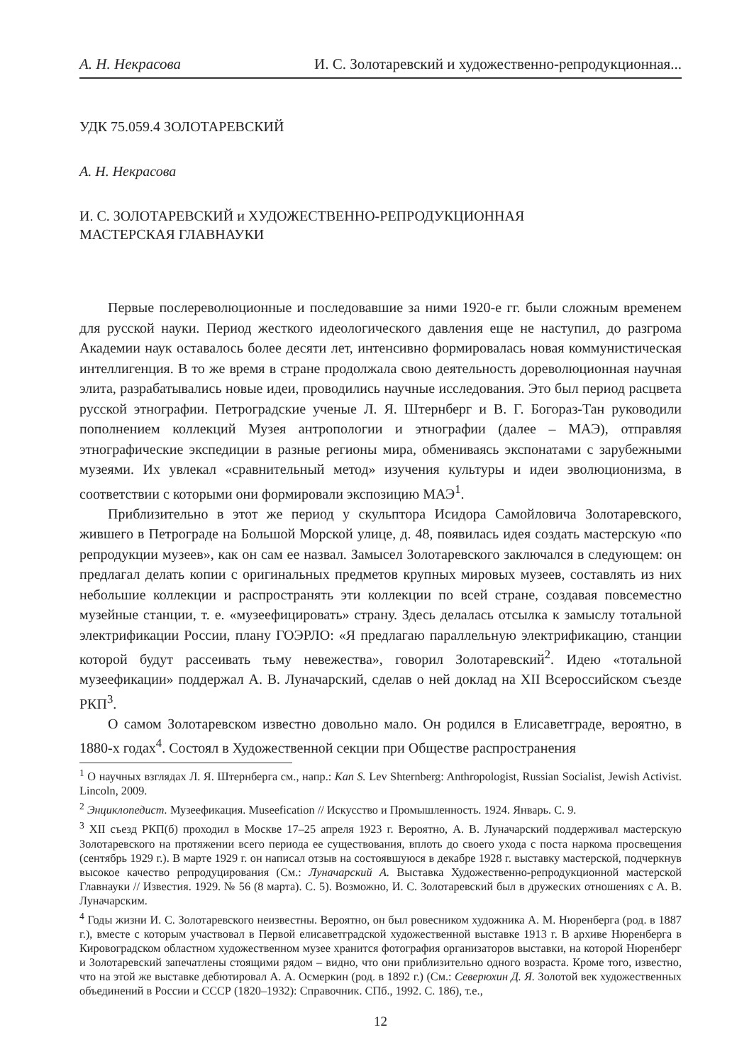А. Н. Некрасова И. С. Золотаревский и художественно-репродукционная...
УДК 75.059.4 ЗОЛОТАРЕВСКИЙ
А. Н. Некрасова
И. С. ЗОЛОТАРЕВСКИЙ и ХУДОЖЕСТВЕННО-РЕПРОДУКЦИОННАЯ
МАСТЕРСКАЯ ГЛАВНАУКИ
Первые послереволюционные и последовавшие за ними 1920-е гг. были сложным временем для русской науки. Период жесткого идеологического давления еще не наступил, до разгрома Академии наук оставалось более десяти лет, интенсивно формировалась новая коммунистическая интеллигенция. В то же время в стране продолжала свою деятельность дореволюционная научная элита, разрабатывались новые идеи, проводились научные исследования. Это был период расцвета русской этнографии. Петроградские ученые Л. Я. Штернберг и В. Г. Богораз-Тан руководили пополнением коллекций Музея антропологии и этнографии (далее – МАЭ), отправляя этнографические экспедиции в разные регионы мира, обмениваясь экспонатами с зарубежными музеями. Их увлекал «сравнительный метод» изучения культуры и идеи эволюционизма, в соответствии с которыми они формировали экспозицию МАЭ<sup>1</sup>.
Приблизительно в этот же период у скульптора Исидора Самойловича Золотаревского, жившего в Петрограде на Большой Морской улице, д. 48, появилась идея создать мастерскую «по репродукции музеев», как он сам ее назвал. Замысел Золотаревского заключался в следующем: он предлагал делать копии с оригинальных предметов крупных мировых музеев, составлять из них небольшие коллекции и распространять эти коллекции по всей стране, создавая повсеместно музейные станции, т. е. «музеефицировать» страну. Здесь делалась отсылка к замыслу тотальной электрификации России, плану ГОЭРЛО: «Я предлагаю параллельную электрификацию, станции которой будут рассеивать тьму невежества», говорил Золотаревский<sup>2</sup>. Идею «тотальной музеефикации» поддержал А. В. Луначарский, сделав о ней доклад на XII Всероссийском съезде РКП<sup>3</sup>.
О самом Золотаревском известно довольно мало. Он родился в Елисаветграде, вероятно, в 1880-х годах<sup>4</sup>. Состоял в Художественной секции при Обществе распространения
<sup>1</sup> О научных взглядах Л. Я. Штернберга см., напр.: Kan S. Lev Shternberg: Anthropologist, Russian Socialist, Jewish Activist. Lincoln, 2009.
<sup>2</sup> Энциклопедист. Музеефикация. Museefication // Искусство и Промышленность. 1924. Январь. С. 9.
<sup>3</sup> XII съезд РКП(б) проходил в Москве 17–25 апреля 1923 г. Вероятно, А. В. Луначарский поддерживал мастерскую Золотаревского на протяжении всего периода ее существования, вплоть до своего ухода с поста наркома просвещения (сентябрь 1929 г.). В марте 1929 г. он написал отзыв на состоявшуюся в декабре 1928 г. выставку мастерской, подчеркнув высокое качество репродуцирования (См.: Луначарский А. Выставка Художественно-репродукционной мастерской Главнауки // Известия. 1929. № 56 (8 марта). С. 5). Возможно, И. С. Золотаревский был в дружеских отношениях с А. В. Луначарским.
<sup>4</sup> Годы жизни И. С. Золотаревского неизвестны. Вероятно, он был ровесником художника А. М. Нюренберга (род. в 1887 г.), вместе с которым участвовал в Первой елисаветградской художественной выставке 1913 г. В архиве Нюренберга в Кировоградском областном художественном музее хранится фотография организаторов выставки, на которой Нюренберг и Золотаревский запечатлены стоящими рядом – видно, что они приблизительно одного возраста. Кроме того, известно, что на этой же выставке дебютировал А. А. Осмеркин (род. в 1892 г.) (См.: Северюхин Д. Я. Золотой век художественных объединений в России и СССР (1820–1932): Справочник. СПб., 1992. С. 186), т.е.,
12